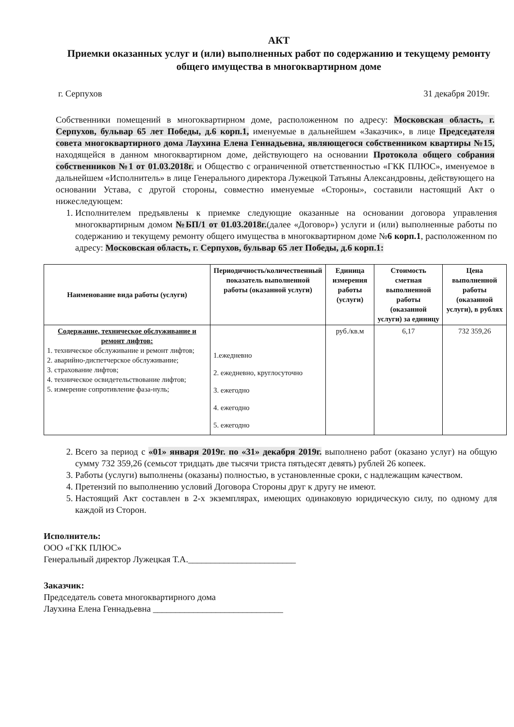АКТ
Приемки оказанных услуг и (или) выполненных работ по содержанию и текущему ремонту общего имущества в многоквартирном доме
г. Серпухов 31 декабря 2019г.
Собственники помещений в многоквартирном доме, расположенном по адресу: Московская область, г. Серпухов, бульвар 65 лет Победы, д.6 корп.1, именуемые в дальнейшем «Заказчик», в лице Председателя совета многоквартирного дома Лаухина Елена Геннадьевна, являющегося собственником квартиры №15, находящейся в данном многоквартирном доме, действующего на основании Протокола общего собрания собственников №1 от 01.03.2018г. и Общество с ограниченной ответственностью «ГКК ПЛЮС», именуемое в дальнейшем «Исполнитель» в лице Генерального директора Лужецкой Татьяны Александровны, действующего на основании Устава, с другой стороны, совместно именуемые «Стороны», составили настоящий Акт о нижеследующем:
1. Исполнителем предъявлены к приемке следующие оказанные на основании договора управления многоквартирным домом №БП/1 от 01.03.2018г.(далее «Договор») услуги и (или) выполненные работы по содержанию и текущему ремонту общего имущества в многоквартирном доме №6 корп.1, расположенном по адресу: Московская область, г. Серпухов, бульвар 65 лет Победы, д.6 корп.1:
| Наименование вида работы (услуги) | Периодичность/количественный показатель выполненной работы (оказанной услуги) | Единица измерения работы (услуги) | Стоимость сметная выполненной работы (оказанной услуги) за единицу | Цена выполненной работы (оказанной услуги), в рублях |
| --- | --- | --- | --- | --- |
| Содержание, техническое обслуживание и ремонт лифтов: 1. техническое обслуживание и ремонт лифтов; 2. аварийно-диспетчерское обслуживание; 3. страхование лифтов; 4. техническое освидетельствование лифтов; 5. измерение сопротивление фаза-нуль; | 1.ежедневно 2. ежедневно, круглосуточно 3. ежегодно 4. ежегодно 5. ежегодно | руб./кв.м | 6,17 | 732 359,26 |
2. Всего за период с «01» января 2019г. по «31» декабря 2019г. выполнено работ (оказано услуг) на общую сумму 732 359,26 (семьсот тридцать две тысячи триста пятьдесят девять) рублей 26 копеек.
3. Работы (услуги) выполнены (оказаны) полностью, в установленные сроки, с надлежащим качеством.
4. Претензий по выполнению условий Договора Стороны друг к другу не имеют.
5. Настоящий Акт составлен в 2-х экземплярах, имеющих одинаковую юридическую силу, по одному для каждой из Сторон.
Исполнитель:
ООО «ГКК ПЛЮС»
Генеральный директор Лужецкая Т.А.________________________
Заказчик:
Председатель совета многоквартирного дома
Лаухина Елена Геннадьевна _____________________________